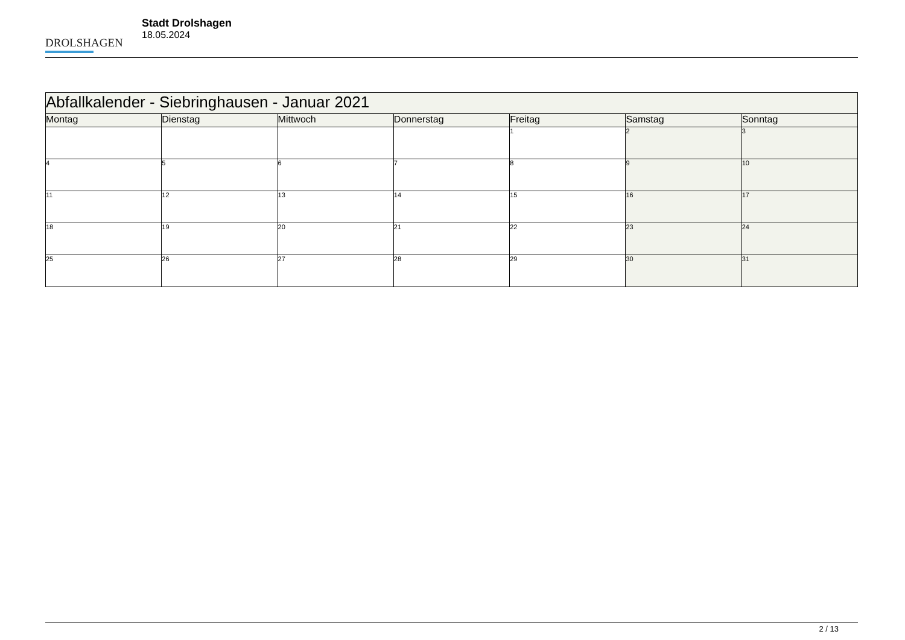DROLSHAGEN
Stadt Drolshagen
18.05.2024
| Abfallkalender - Siebringhausen - Januar 2021 | | | | | | |
| --- | --- | --- | --- | --- | --- | --- |
| Montag | Dienstag | Mittwoch | Donnerstag | Freitag | Samstag | Sonntag |
| | | | | 1 | 2 | 3 |
| 4 | 5 | 6 | 7 | 8 | 9 | 10 |
| 11 | 12 | 13 | 14 | 15 | 16 | 17 |
| 18 | 19 | 20 | 21 | 22 | 23 | 24 |
| 25 | 26 | 27 | 28 | 29 | 30 | 31 |
2 / 13